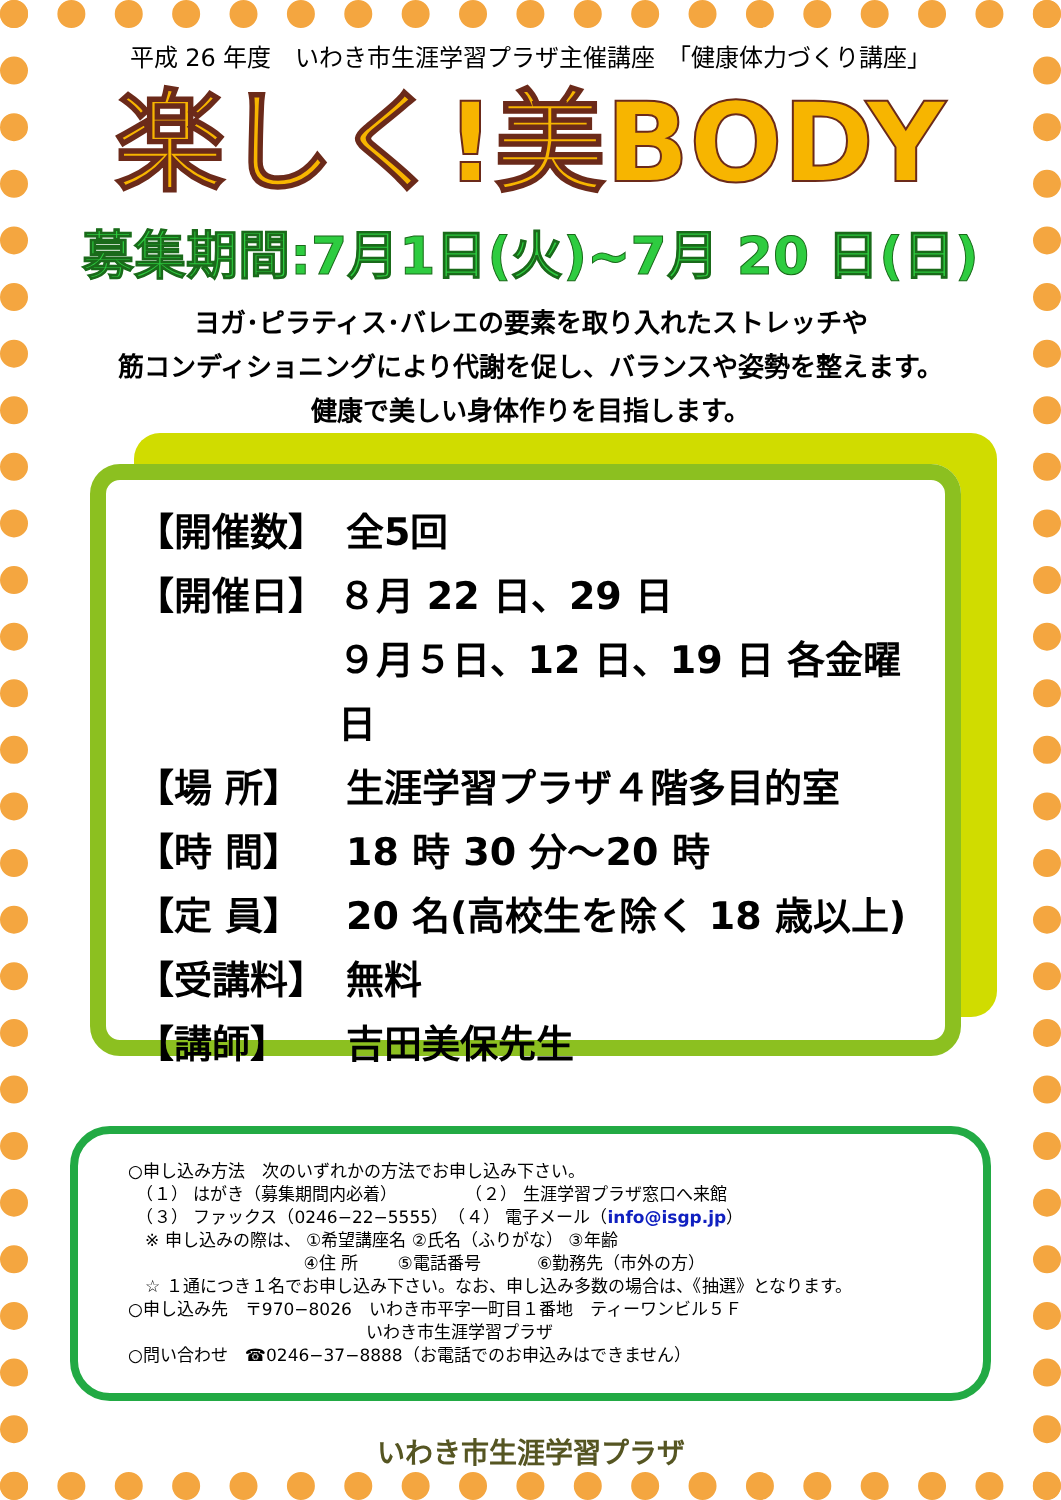平成 26 年度　いわき市生涯学習プラザ主催講座　「健康体力づくり講座」
楽しく!美BODY
募集期間:7月1日(火)~7月 20 日(日)
ヨガ･ピラティス･バレエの要素を取り入れたストレッチや
筋コンディショニングにより代謝を促し、バランスや姿勢を整えます。
健康で美しい身体作りを目指します。
【開催数】 全5回
【開催日】 ８月 22 日、29 日
９月５日、12 日、19 日 各金曜日
【場 所】 生涯学習プラザ４階多目的室
【時 間】 18 時 30 分～20 時
【定 員】 20 名(高校生を除く 18 歳以上)
【受講料】 無料
【講師】 吉田美保先生
○申し込み方法　次のいずれかの方法でお申し込み下さい。
　（１） はがき（募集期間内必着）　　　　　（２） 生涯学習プラザ窓口へ来館
　（３） ファックス（0246−22−5555）　（４） 電子メール（info@isgp.jp）
　※ 申し込みの際は、 ①希望講座名 ②氏名（ふりがな） ③年齢
　　　　　　　　　　 ④住 所　　 ⑤電話番号　　　 ⑥勤務先（市外の方）
　☆ １通につき１名でお申し込み下さい。なお、申し込み多数の場合は、《抽選》となります。
○申し込み先　〒970−8026　いわき市平字一町目１番地　ティーワンビル５Ｆ
　　　　　　　　　　　　　　いわき市生涯学習プラザ
○問い合わせ　☎0246−37−8888（お電話でのお申込みはできません）
いわき市生涯学習プラザ